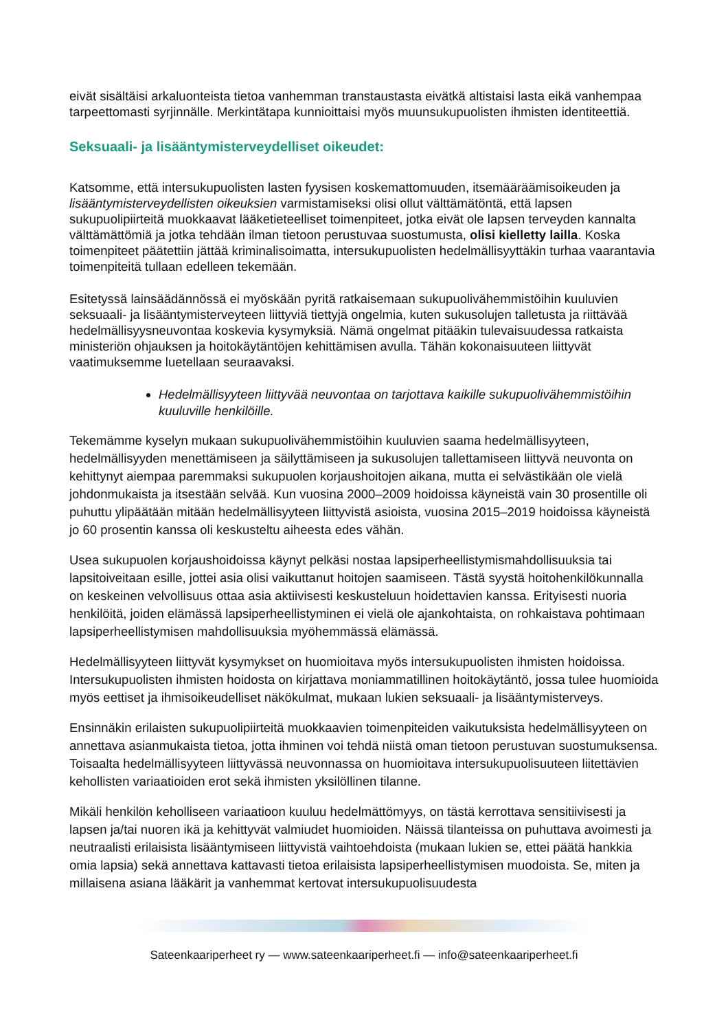eivät sisältäisi arkaluonteista tietoa vanhemman transtaustasta eivätkä altistaisi lasta eikä vanhempaa tarpeettomasti syrjinnälle. Merkintätapa kunnioittaisi myös muunsukupuolisten ihmisten identiteettiä.
Seksuaali- ja lisääntymisterveydelliset oikeudet:
Katsomme, että intersukupuolisten lasten fyysisen koskemattomuuden, itsemääräämisoikeuden ja lisääntymisterveydellisten oikeuksien varmistamiseksi olisi ollut välttämätöntä, että lapsen sukupuolipiirteitä muokkaavat lääketieteelliset toimenpiteet, jotka eivät ole lapsen terveyden kannalta välttämättömiä ja jotka tehdään ilman tietoon perustuvaa suostumusta, olisi kielletty lailla. Koska toimenpiteet päätettiin jättää kriminalisoimatta, intersukupuolisten hedelmällisyyttäkin turhaa vaarantavia toimenpiteitä tullaan edelleen tekemään.
Esitetyssä lainsäädännössä ei myöskään pyritä ratkaisemaan sukupuolivähemmistöihin kuuluvien seksuaali- ja lisääntymisterveyteen liittyviä tiettyjä ongelmia, kuten sukusolujen talletusta ja riittävää hedelmällisyysneuvontaa koskevia kysymyksiä. Nämä ongelmat pitääkin tulevaisuudessa ratkaista ministeriön ohjauksen ja hoitokäytäntöjen kehittämisen avulla. Tähän kokonaisuuteen liittyvät vaatimuksemme luetellaan seuraavaksi.
Hedelmällisyyteen liittyvää neuvontaa on tarjottava kaikille sukupuolivähemmistöihin kuuluville henkilöille.
Tekemämme kyselyn mukaan sukupuolivähemmistöihin kuuluvien saama hedelmällisyyteen, hedelmällisyyden menettämiseen ja säilyttämiseen ja sukusolujen tallettamiseen liittyvä neuvonta on kehittynyt aiempaa paremmaksi sukupuolen korjaushoitojen aikana, mutta ei selvästikään ole vielä johdonmukaista ja itsestään selvää. Kun vuosina 2000–2009 hoidoissa käyneistä vain 30 prosentille oli puhuttu ylipäätään mitään hedelmällisyyteen liittyvistä asioista, vuosina 2015–2019 hoidoissa käyneistä jo 60 prosentin kanssa oli keskusteltu aiheesta edes vähän.
Usea sukupuolen korjaushoidoissa käynyt pelkäsi nostaa lapsiperheellistymismahdollisuuksia tai lapsitoiveitaan esille, jottei asia olisi vaikuttanut hoitojen saamiseen. Tästä syystä hoitohenkilökunnalla on keskeinen velvollisuus ottaa asia aktiivisesti keskusteluun hoidettavien kanssa. Erityisesti nuoria henkilöitä, joiden elämässä lapsiperheellistyminen ei vielä ole ajankohtaista, on rohkaistava pohtimaan lapsiperheellistymisen mahdollisuuksia myöhemmässä elämässä.
Hedelmällisyyteen liittyvät kysymykset on huomioitava myös intersukupuolisten ihmisten hoidoissa. Intersukupuolisten ihmisten hoidosta on kirjattava moniammatillinen hoitokäytäntö, jossa tulee huomioida myös eettiset ja ihmisoikeudelliset näkökulmat, mukaan lukien seksuaali- ja lisääntymisterveys.
Ensinnäkin erilaisten sukupuolipiirteitä muokkaavien toimenpiteiden vaikutuksista hedelmällisyyteen on annettava asianmukaista tietoa, jotta ihminen voi tehdä niistä oman tietoon perustuvan suostumuksensa. Toisaalta hedelmällisyyteen liittyvässä neuvonnassa on huomioitava intersukupuolisuuteen liitettävien kehollisten variaatioiden erot sekä ihmisten yksilöllinen tilanne.
Mikäli henkilön keholliseen variaatioon kuuluu hedelmättömyys, on tästä kerrottava sensitiivisesti ja lapsen ja/tai nuoren ikä ja kehittyvät valmiudet huomioiden. Näissä tilanteissa on puhuttava avoimesti ja neutraalisti erilaisista lisääntymiseen liittyvistä vaihtoehdoista (mukaan lukien se, ettei päätä hankkia omia lapsia) sekä annettava kattavasti tietoa erilaisista lapsiperheellistymisen muodoista. Se, miten ja millaisena asiana lääkärit ja vanhemmat kertovat intersukupuolisuudesta
Sateenkaariperheet ry — www.sateenkaariperheet.fi — info@sateenkaariperheet.fi